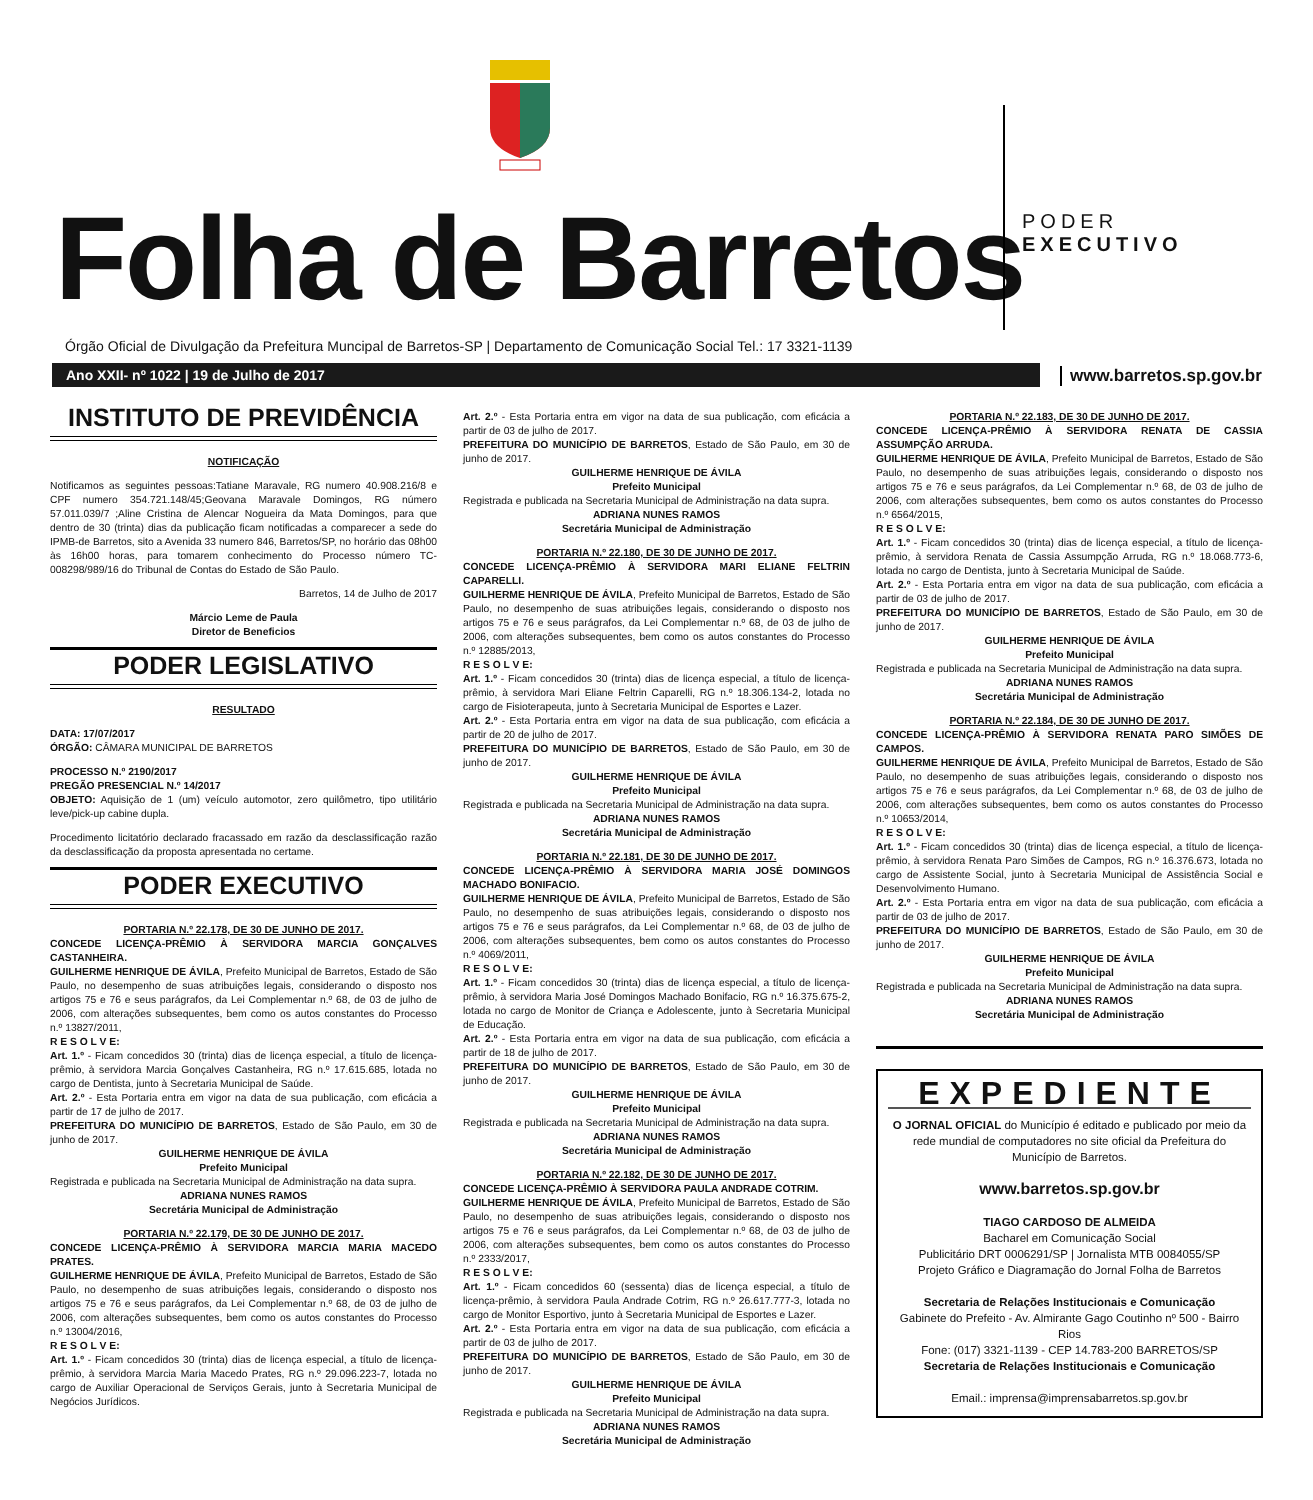Folha de Barretos
PODER
EXECUTIVO
Órgão Oficial de Divulgação da Prefeitura Muncipal de Barretos-SP | Departamento de Comunicação Social Tel.: 17 3321-1139
Ano XXII- nº 1022 | 19 de Julho de 2017 www.barretos.sp.gov.br
INSTITUTO DE PREVIDÊNCIA
NOTIFICAÇÃO
Notificamos as seguintes pessoas:Tatiane Maravale, RG numero 40.908.216/8 e CPF numero 354.721.148/45;Geovana Maravale Domingos, RG número 57.011.039/7 ;Aline Cristina de Alencar Nogueira da Mata Domingos, para que dentro de 30 (trinta) dias da publicação ficam notificadas a comparecer a sede do IPMB-de Barretos, sito a Avenida 33 numero 846, Barretos/SP, no horário das 08h00 às 16h00 horas, para tomarem conhecimento do Processo número TC-008298/989/16 do Tribunal de Contas do Estado de São Paulo.
Barretos, 14 de Julho de 2017
Márcio Leme de Paula
Diretor de Beneficios
PODER LEGISLATIVO
RESULTADO
DATA: 17/07/2017
ÓRGÃO: CÂMARA MUNICIPAL DE BARRETOS
PROCESSO N.º 2190/2017
PREGÃO PRESENCIAL N.º 14/2017
OBJETO: Aquisição de 1 (um) veículo automotor, zero quilômetro, tipo utilitário leve/pick-up cabine dupla.
Procedimento licitatório declarado fracassado em razão da desclassificação razão da desclassificação da proposta apresentada no certame.
PODER EXECUTIVO
PORTARIA N.º 22.178, DE 30 DE JUNHO DE 2017.
CONCEDE LICENÇA-PRÊMIO À SERVIDORA MARCIA GONÇALVES CASTANHEIRA.
GUILHERME HENRIQUE DE ÁVILA, Prefeito Municipal de Barretos, Estado de São Paulo, no desempenho de suas atribuições legais, considerando o disposto nos artigos 75 e 76 e seus parágrafos, da Lei Complementar n.º 68, de 03 de julho de 2006, com alterações subsequentes, bem como os autos constantes do Processo n.º 13827/2011,
R E S O L V E:
Art. 1.º - Ficam concedidos 30 (trinta) dias de licença especial, a título de licença-prêmio, à servidora Marcia Gonçalves Castanheira, RG n.º 17.615.685, lotada no cargo de Dentista, junto à Secretaria Municipal de Saúde.
Art. 2.º - Esta Portaria entra em vigor na data de sua publicação, com eficácia a partir de 17 de julho de 2017.
PREFEITURA DO MUNICÍPIO DE BARRETOS, Estado de São Paulo, em 30 de junho de 2017.
GUILHERME HENRIQUE DE ÁVILA
Prefeito Municipal
Registrada e publicada na Secretaria Municipal de Administração na data supra.
ADRIANA NUNES RAMOS
Secretária Municipal de Administração
PORTARIA N.º 22.179, DE 30 DE JUNHO DE 2017.
CONCEDE LICENÇA-PRÊMIO À SERVIDORA MARCIA MARIA MACEDO PRATES.
GUILHERME HENRIQUE DE ÁVILA, Prefeito Municipal de Barretos, Estado de São Paulo, no desempenho de suas atribuições legais, considerando o disposto nos artigos 75 e 76 e seus parágrafos, da Lei Complementar n.º 68, de 03 de julho de 2006, com alterações subsequentes, bem como os autos constantes do Processo n.º 13004/2016,
R E S O L V E:
Art. 1.º - Ficam concedidos 30 (trinta) dias de licença especial, a título de licença-prêmio, à servidora Marcia Maria Macedo Prates, RG n.º 29.096.223-7, lotada no cargo de Auxiliar Operacional de Serviços Gerais, junto à Secretaria Municipal de Negócios Jurídicos.
Art. 2.º - Esta Portaria entra em vigor na data de sua publicação, com eficácia a partir de 03 de julho de 2017.
PREFEITURA DO MUNICÍPIO DE BARRETOS, Estado de São Paulo, em 30 de junho de 2017.
GUILHERME HENRIQUE DE ÁVILA
Prefeito Municipal
Registrada e publicada na Secretaria Municipal de Administração na data supra.
ADRIANA NUNES RAMOS
Secretária Municipal de Administração
PORTARIA N.º 22.180, DE 30 DE JUNHO DE 2017.
CONCEDE LICENÇA-PRÊMIO À SERVIDORA MARI ELIANE FELTRIN CAPARELLI.
GUILHERME HENRIQUE DE ÁVILA, Prefeito Municipal de Barretos, Estado de São Paulo, no desempenho de suas atribuições legais, considerando o disposto nos artigos 75 e 76 e seus parágrafos, da Lei Complementar n.º 68, de 03 de julho de 2006, com alterações subsequentes, bem como os autos constantes do Processo n.º 12885/2013,
R E S O L V E:
Art. 1.º - Ficam concedidos 30 (trinta) dias de licença especial, a título de licença-prêmio, à servidora Mari Eliane Feltrin Caparelli, RG n.º 18.306.134-2, lotada no cargo de Fisioterapeuta, junto à Secretaria Municipal de Esportes e Lazer.
Art. 2.º - Esta Portaria entra em vigor na data de sua publicação, com eficácia a partir de 20 de julho de 2017.
PREFEITURA DO MUNICÍPIO DE BARRETOS, Estado de São Paulo, em 30 de junho de 2017.
GUILHERME HENRIQUE DE ÁVILA
Prefeito Municipal
Registrada e publicada na Secretaria Municipal de Administração na data supra.
ADRIANA NUNES RAMOS
Secretária Municipal de Administração
PORTARIA N.º 22.181, DE 30 DE JUNHO DE 2017.
CONCEDE LICENÇA-PRÊMIO À SERVIDORA MARIA JOSÉ DOMINGOS MACHADO BONIFACIO.
GUILHERME HENRIQUE DE ÁVILA, Prefeito Municipal de Barretos, Estado de São Paulo, no desempenho de suas atribuições legais, considerando o disposto nos artigos 75 e 76 e seus parágrafos, da Lei Complementar n.º 68, de 03 de julho de 2006, com alterações subsequentes, bem como os autos constantes do Processo n.º 4069/2011,
R E S O L V E:
Art. 1.º - Ficam concedidos 30 (trinta) dias de licença especial, a título de licença-prêmio, à servidora Maria José Domingos Machado Bonifacio, RG n.º 16.375.675-2, lotada no cargo de Monitor de Criança e Adolescente, junto à Secretaria Municipal de Educação.
Art. 2.º - Esta Portaria entra em vigor na data de sua publicação, com eficácia a partir de 18 de julho de 2017.
PREFEITURA DO MUNICÍPIO DE BARRETOS, Estado de São Paulo, em 30 de junho de 2017.
GUILHERME HENRIQUE DE ÁVILA
Prefeito Municipal
Registrada e publicada na Secretaria Municipal de Administração na data supra.
ADRIANA NUNES RAMOS
Secretária Municipal de Administração
PORTARIA N.º 22.182, DE 30 DE JUNHO DE 2017.
CONCEDE LICENÇA-PRÊMIO À SERVIDORA PAULA ANDRADE COTRIM.
GUILHERME HENRIQUE DE ÁVILA, Prefeito Municipal de Barretos, Estado de São Paulo, no desempenho de suas atribuições legais, considerando o disposto nos artigos 75 e 76 e seus parágrafos, da Lei Complementar n.º 68, de 03 de julho de 2006, com alterações subsequentes, bem como os autos constantes do Processo n.º 2333/2017,
R E S O L V E:
Art. 1.º - Ficam concedidos 60 (sessenta) dias de licença especial, a título de licença-prêmio, à servidora Paula Andrade Cotrim, RG n.º 26.617.777-3, lotada no cargo de Monitor Esportivo, junto à Secretaria Municipal de Esportes e Lazer.
Art. 2.º - Esta Portaria entra em vigor na data de sua publicação, com eficácia a partir de 03 de julho de 2017.
PREFEITURA DO MUNICÍPIO DE BARRETOS, Estado de São Paulo, em 30 de junho de 2017.
GUILHERME HENRIQUE DE ÁVILA
Prefeito Municipal
Registrada e publicada na Secretaria Municipal de Administração na data supra.
ADRIANA NUNES RAMOS
Secretária Municipal de Administração
PORTARIA N.º 22.183, DE 30 DE JUNHO DE 2017.
CONCEDE LICENÇA-PRÊMIO À SERVIDORA RENATA DE CASSIA ASSUMPÇÃO ARRUDA.
GUILHERME HENRIQUE DE ÁVILA, Prefeito Municipal de Barretos, Estado de São Paulo, no desempenho de suas atribuições legais, considerando o disposto nos artigos 75 e 76 e seus parágrafos, da Lei Complementar n.º 68, de 03 de julho de 2006, com alterações subsequentes, bem como os autos constantes do Processo n.º 6564/2015,
R E S O L V E:
Art. 1.º - Ficam concedidos 30 (trinta) dias de licença especial, a título de licença-prêmio, à servidora Renata de Cassia Assumpção Arruda, RG n.º 18.068.773-6, lotada no cargo de Dentista, junto à Secretaria Municipal de Saúde.
Art. 2.º - Esta Portaria entra em vigor na data de sua publicação, com eficácia a partir de 03 de julho de 2017.
PREFEITURA DO MUNICÍPIO DE BARRETOS, Estado de São Paulo, em 30 de junho de 2017.
GUILHERME HENRIQUE DE ÁVILA
Prefeito Municipal
Registrada e publicada na Secretaria Municipal de Administração na data supra.
ADRIANA NUNES RAMOS
Secretária Municipal de Administração
PORTARIA N.º 22.184, DE 30 DE JUNHO DE 2017.
CONCEDE LICENÇA-PRÊMIO À SERVIDORA RENATA PARO SIMÕES DE CAMPOS.
GUILHERME HENRIQUE DE ÁVILA, Prefeito Municipal de Barretos, Estado de São Paulo, no desempenho de suas atribuições legais, considerando o disposto nos artigos 75 e 76 e seus parágrafos, da Lei Complementar n.º 68, de 03 de julho de 2006, com alterações subsequentes, bem como os autos constantes do Processo n.º 10653/2014,
R E S O L V E:
Art. 1.º - Ficam concedidos 30 (trinta) dias de licença especial, a título de licença-prêmio, à servidora Renata Paro Simões de Campos, RG n.º 16.376.673, lotada no cargo de Assistente Social, junto à Secretaria Municipal de Assistência Social e Desenvolvimento Humano.
Art. 2.º - Esta Portaria entra em vigor na data de sua publicação, com eficácia a partir de 03 de julho de 2017.
PREFEITURA DO MUNICÍPIO DE BARRETOS, Estado de São Paulo, em 30 de junho de 2017.
GUILHERME HENRIQUE DE ÁVILA
Prefeito Municipal
Registrada e publicada na Secretaria Municipal de Administração na data supra.
ADRIANA NUNES RAMOS
Secretária Municipal de Administração
EXPEDIENTE
O JORNAL OFICIAL do Município é editado e publicado por meio da rede mundial de computadores no site oficial da Prefeitura do Município de Barretos.
www.barretos.sp.gov.br
TIAGO CARDOSO DE ALMEIDA
Bacharel em Comunicação Social
Publicitário DRT 0006291/SP | Jornalista MTB 0084055/SP
Projeto Gráfico e Diagramação do Jornal Folha de Barretos
Secretaria de Relações Institucionais e Comunicação
Gabinete do Prefeito - Av. Almirante Gago Coutinho nº 500 - Bairro Rios
Fone: (017) 3321-1139 - CEP 14.783-200 BARRETOS/SP
Secretaria de Relações Institucionais e Comunicação
Email.: imprensa@imprensabarretos.sp.gov.br